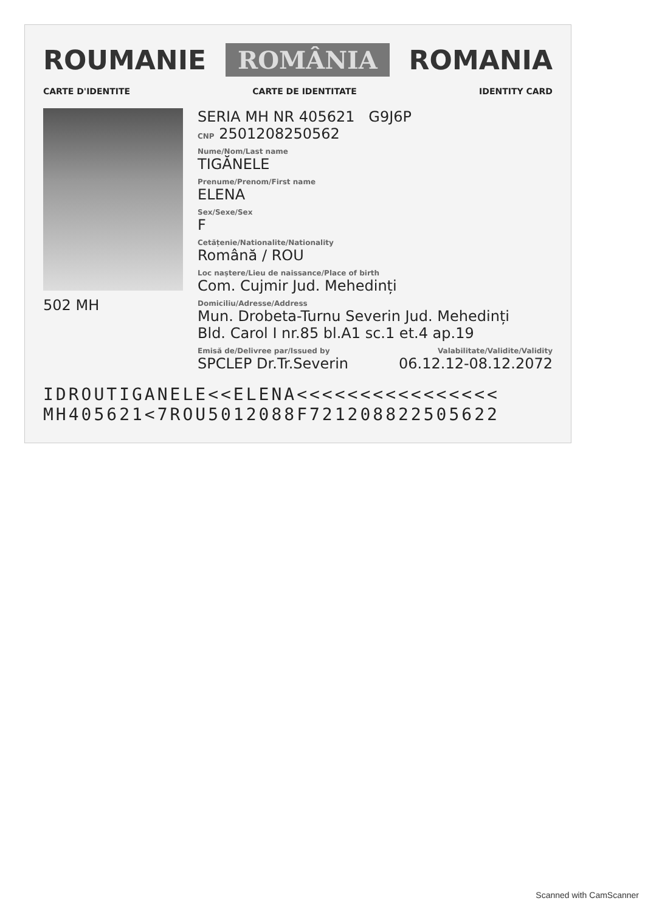ROUMANIE ROMÂNIA ROMANIA
CARTE D'IDENTITE CARTE DE IDENTITATE IDENTITY CARD
502 MH
SERIA MH NR 405621 G9J6P
CNP 2501208250562
Nume/Nom/Last name
TIGĂNELE
Prenume/Prenom/First name
ELENA
Sex/Sexe/Sex
F
Cetățenie/Nationalite/Nationality
Română / ROU
Loc naștere/Lieu de naissance/Place of birth
Com. Cujmir Jud. Mehedinți
Domiciliu/Adresse/Address
Mun. Drobeta-Turnu Severin Jud. Mehedinți
Bld. Carol I nr.85 bl.A1 sc.1 et.4 ap.19
Emisă de/Delivree par/Issued by Valabilitate/Validite/Validity
SPCLEP Dr.Tr.Severin 06.12.12-08.12.2072
IDROUTIGANELE<<ELENA<<<<<<<<<<<<<<<<
MH405621<7ROU5012088F721208822505622
Scanned with CamScanner